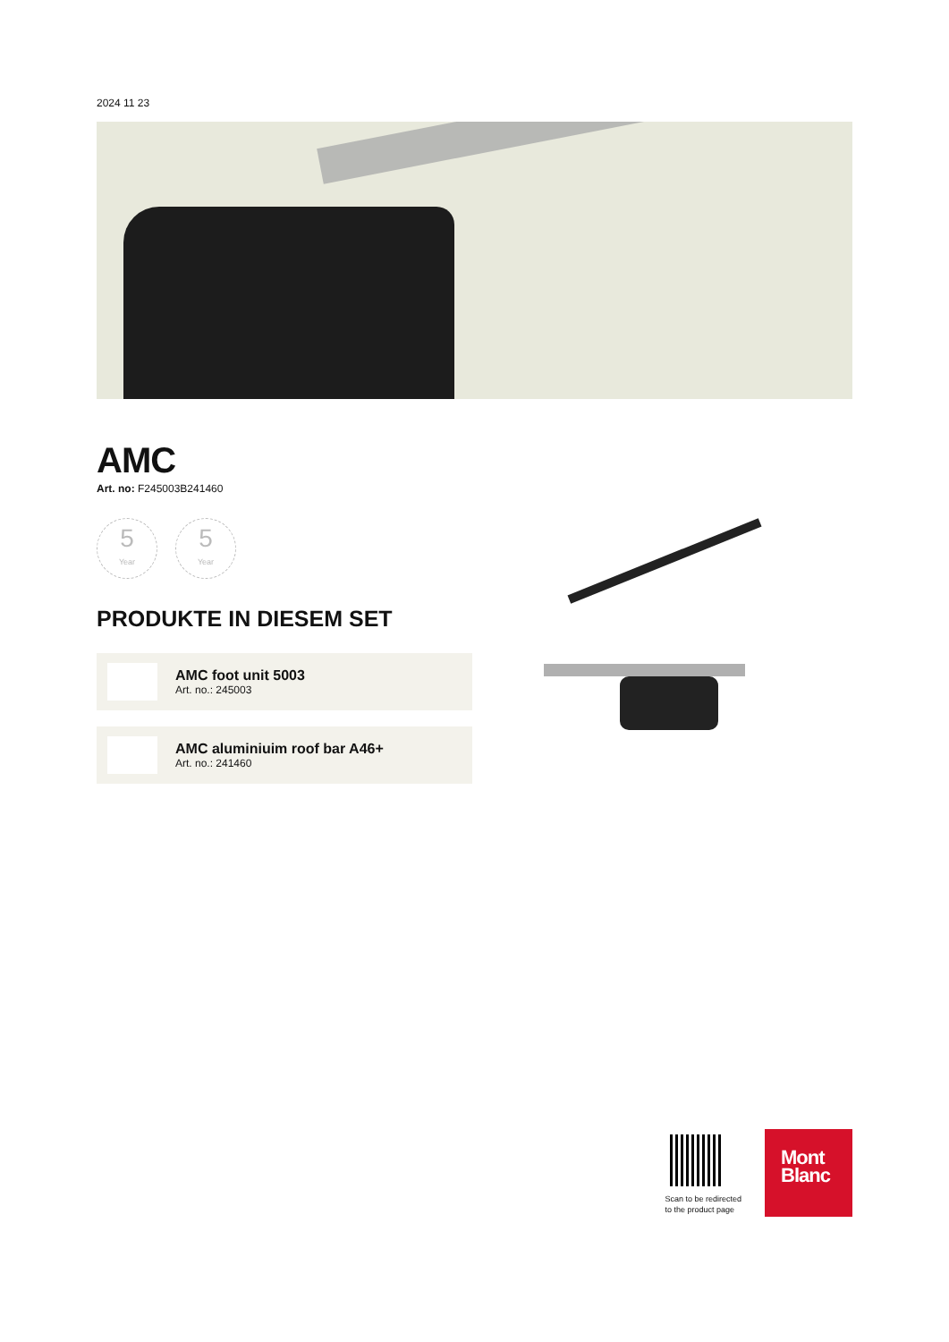2024 11 23
AMC
Art. no: F245003B241460
5
Year
5
Year
PRODUKTE IN DIESEM SET
AMC foot unit 5003
Art. no.: 245003
AMC aluminiuim roof bar A46+
Art. no.: 241460
Scan to be redirected
to the product page
Mont
Blanc